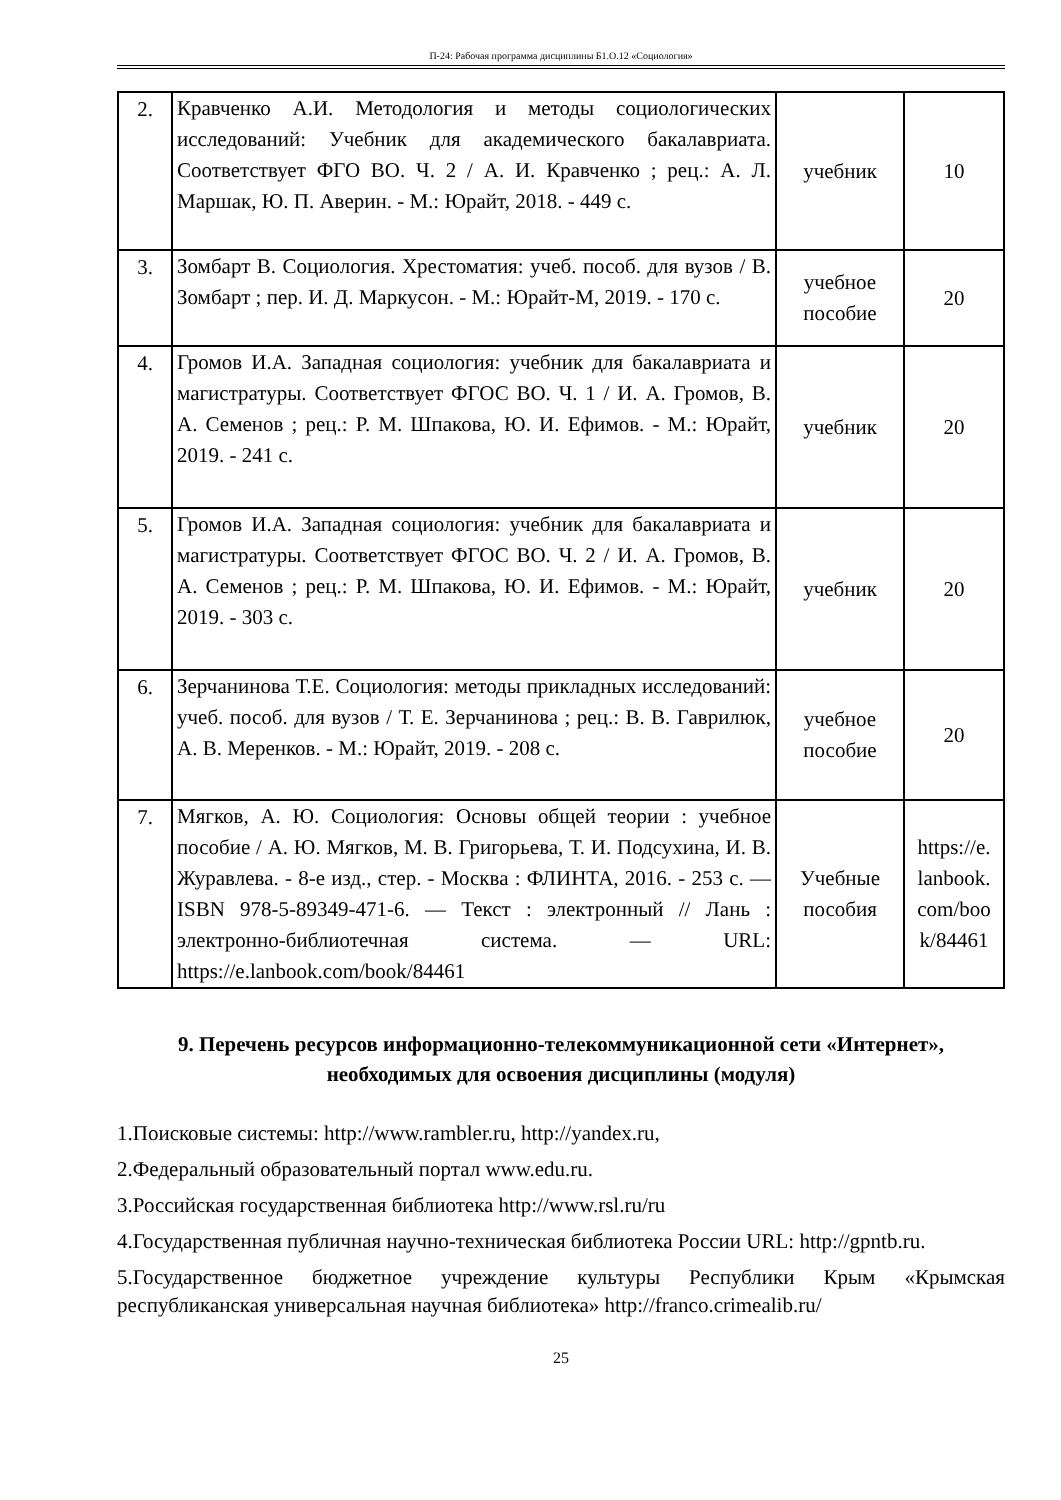П-24: Рабочая программа дисциплины Б1.О.12 «Социология»
| 2. | Кравченко А.И. Методология и методы социологических исследований: Учебник для академического бакалавриата. Соответствует ФГО ВО. Ч. 2 / А. И. Кравченко ; рец.: А. Л. Маршак, Ю. П. Аверин. - М.: Юрайт, 2018. - 449 с. | учебник | 10 |
| 3. | Зомбарт В. Социология. Хрестоматия: учеб. пособ. для вузов / В. Зомбарт ; пер. И. Д. Маркусон. - М.: Юрайт-М, 2019. - 170 с. | учебное пособие | 20 |
| 4. | Громов И.А. Западная социология: учебник для бакалавриата и магистратуры. Соответствует ФГОС ВО. Ч. 1 / И. А. Громов, В. А. Семенов ; рец.: Р. М. Шпакова, Ю. И. Ефимов. - М.: Юрайт, 2019. - 241 с. | учебник | 20 |
| 5. | Громов И.А. Западная социология: учебник для бакалавриата и магистратуры. Соответствует ФГОС ВО. Ч. 2 / И. А. Громов, В. А. Семенов ; рец.: Р. М. Шпакова, Ю. И. Ефимов. - М.: Юрайт, 2019. - 303 с. | учебник | 20 |
| 6. | Зерчанинова Т.Е. Социология: методы прикладных исследований: учеб. пособ. для вузов / Т. Е. Зерчанинова ; рец.: В. В. Гаврилюк, А. В. Меренков. - М.: Юрайт, 2019. - 208 с. | учебное пособие | 20 |
| 7. | Мягков, А. Ю. Социология: Основы общей теории : учебное пособие / А. Ю. Мягков, М. В. Григорьева, Т. И. Подсухина, И. В. Журавлева. - 8-е изд., стер. - Москва : ФЛИНТА, 2016. - 253 с. — ISBN 978-5-89349-471-6. — Текст : электронный // Лань : электронно-библиотечная система. — URL: https://e.lanbook.com/book/84461 | Учебные пособия | https://e. lanbook. com/boo k/84461 |
9. Перечень ресурсов информационно-телекоммуникационной сети «Интернет», необходимых для освоения дисциплины (модуля)
1.Поисковые системы: http://www.rambler.ru, http://yandex.ru,
2.Федеральный образовательный портал www.edu.ru.
3.Российская государственная библиотека http://www.rsl.ru/ru
4.Государственная публичная научно-техническая библиотека России URL: http://gpntb.ru.
5.Государственное бюджетное учреждение культуры Республики Крым «Крымская республиканская универсальная научная библиотека» http://franco.crimealib.ru/
25